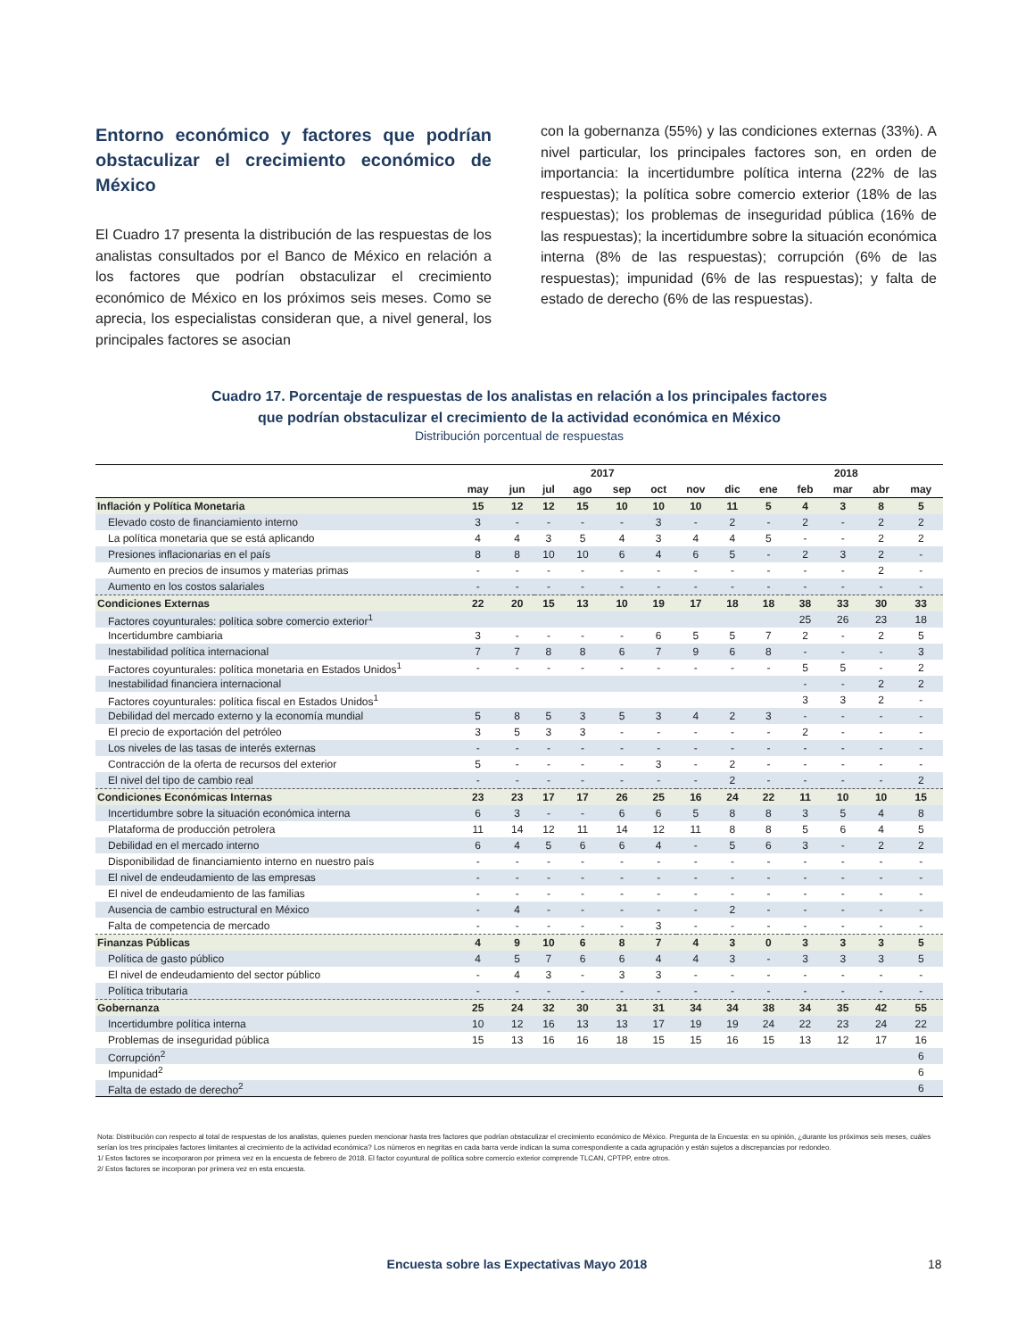Entorno económico y factores que podrían obstaculizar el crecimiento económico de México
El Cuadro 17 presenta la distribución de las respuestas de los analistas consultados por el Banco de México en relación a los factores que podrían obstaculizar el crecimiento económico de México en los próximos seis meses. Como se aprecia, los especialistas consideran que, a nivel general, los principales factores se asocian
con la gobernanza (55%) y las condiciones externas (33%). A nivel particular, los principales factores son, en orden de importancia: la incertidumbre política interna (22% de las respuestas); la política sobre comercio exterior (18% de las respuestas); los problemas de inseguridad pública (16% de las respuestas); la incertidumbre sobre la situación económica interna (8% de las respuestas); corrupción (6% de las respuestas); impunidad (6% de las respuestas); y falta de estado de derecho (6% de las respuestas).
Cuadro 17. Porcentaje de respuestas de los analistas en relación a los principales factores
que podrían obstaculizar el crecimiento de la actividad económica en México
Distribución porcentual de respuestas
| | 2017 | | | | | | | | 2018 | | | | |
| --- | --- | --- | --- | --- | --- | --- | --- | --- | --- | --- | --- | --- | --- |
| | may | jun | jul | ago | sep | oct | nov | dic | ene | feb | mar | abr | may |
| Inflación y Política Monetaria | 15 | 12 | 12 | 15 | 10 | 10 | 10 | 11 | 5 | 4 | 3 | 8 | 5 |
| Elevado costo de financiamiento interno | 3 | - | - | - | - | 3 | - | 2 | - | 2 | - | 2 | 2 |
| La política monetaria que se está aplicando | 4 | 4 | 3 | 5 | 4 | 3 | 4 | 4 | 5 | - | - | 2 | 2 |
| Presiones inflacionarias en el país | 8 | 8 | 10 | 10 | 6 | 4 | 6 | 5 | - | 2 | 3 | 2 | - |
| Aumento en precios de insumos y materias primas | - | - | - | - | - | - | - | - | - | - | - | 2 | - |
| Aumento en los costos salariales | - | - | - | - | - | - | - | - | - | - | - | - | - |
| Condiciones Externas | 22 | 20 | 15 | 13 | 10 | 19 | 17 | 18 | 18 | 38 | 33 | 30 | 33 |
| Factores coyunturales: política sobre comercio exterior<sup>1</sup> | | | | | | | | | | 25 | 26 | 23 | 18 |
| Incertidumbre cambiaria | 3 | - | - | - | - | 6 | 5 | 5 | 7 | 2 | - | 2 | 5 |
| Inestabilidad política internacional | 7 | 7 | 8 | 8 | 6 | 7 | 9 | 6 | 8 | - | - | - | 3 |
| Factores coyunturales: política monetaria en Estados Unidos<sup>1</sup> | - | - | - | - | - | - | - | - | - | 5 | 5 | - | 2 |
| Inestabilidad financiera internacional | | | | | | | | | | - | - | 2 | 2 |
| Factores coyunturales: política fiscal en Estados Unidos<sup>1</sup> | | | | | | | | | | 3 | 3 | 2 | - |
| Debilidad del mercado externo y la economía mundial | 5 | 8 | 5 | 3 | 5 | 3 | 4 | 2 | 3 | - | - | - | - |
| El precio de exportación del petróleo | 3 | 5 | 3 | 3 | - | - | - | - | - | 2 | - | - | - |
| Los niveles de las tasas de interés externas | - | - | - | - | - | - | - | - | - | - | - | - | - |
| Contracción de la oferta de recursos del exterior | 5 | - | - | - | - | 3 | - | 2 | - | - | - | - | - |
| El nivel del tipo de cambio real | - | - | - | - | - | - | - | 2 | - | - | - | - | 2 |
| Condiciones Económicas Internas | 23 | 23 | 17 | 17 | 26 | 25 | 16 | 24 | 22 | 11 | 10 | 10 | 15 |
| Incertidumbre sobre la situación económica interna | 6 | 3 | - | - | 6 | 6 | 5 | 8 | 8 | 3 | 5 | 4 | 8 |
| Plataforma de producción petrolera | 11 | 14 | 12 | 11 | 14 | 12 | 11 | 8 | 8 | 5 | 6 | 4 | 5 |
| Debilidad en el mercado interno | 6 | 4 | 5 | 6 | 6 | 4 | - | 5 | 6 | 3 | - | 2 | 2 |
| Disponibilidad de financiamiento interno en nuestro país | - | - | - | - | - | - | - | - | - | - | - | - | - |
| El nivel de endeudamiento de las empresas | - | - | - | - | - | - | - | - | - | - | - | - | - |
| El nivel de endeudamiento de las familias | - | - | - | - | - | - | - | - | - | - | - | - | - |
| Ausencia de cambio estructural en México | - | 4 | - | - | - | - | - | 2 | - | - | - | - | - |
| Falta de competencia de mercado | - | - | - | - | - | 3 | - | - | - | - | - | - | - |
| Finanzas Públicas | 4 | 9 | 10 | 6 | 8 | 7 | 4 | 3 | 0 | 3 | 3 | 3 | 5 |
| Política de gasto público | 4 | 5 | 7 | 6 | 6 | 4 | 4 | 3 | - | 3 | 3 | 3 | 5 |
| El nivel de endeudamiento del sector público | - | 4 | 3 | - | 3 | 3 | - | - | - | - | - | - | - |
| Política tributaria | - | - | - | - | - | - | - | - | - | - | - | - | - |
| Gobernanza | 25 | 24 | 32 | 30 | 31 | 31 | 34 | 34 | 38 | 34 | 35 | 42 | 55 |
| Incertidumbre política interna | 10 | 12 | 16 | 13 | 13 | 17 | 19 | 19 | 24 | 22 | 23 | 24 | 22 |
| Problemas de inseguridad pública | 15 | 13 | 16 | 16 | 18 | 15 | 15 | 16 | 15 | 13 | 12 | 17 | 16 |
| Corrupción<sup>2</sup> | | | | | | | | | | | | | 6 |
| Impunidad<sup>2</sup> | | | | | | | | | | | | | 6 |
| Falta de estado de derecho<sup>2</sup> | | | | | | | | | | | | | 6 |
Nota: Distribución con respecto al total de respuestas de los analistas, quienes pueden mencionar hasta tres factores que podrían obstaculizar el crecimiento económico de México. Pregunta de la Encuesta: en su opinión, ¿durante los próximos seis meses, cuáles serían los tres principales factores limitantes al crecimiento de la actividad económica? Los números en negritas en cada barra verde indican la suma correspondiente a cada agrupación y están sujetos a discrepancias por redondeo.
1/ Estos factores se incorporaron por primera vez en la encuesta de febrero de 2018. El factor coyuntural de política sobre comercio exterior comprende TLCAN, CPTPP, entre otros.
2/ Estos factores se incorporan por primera vez en esta encuesta.
Encuesta sobre las Expectativas Mayo 2018 18